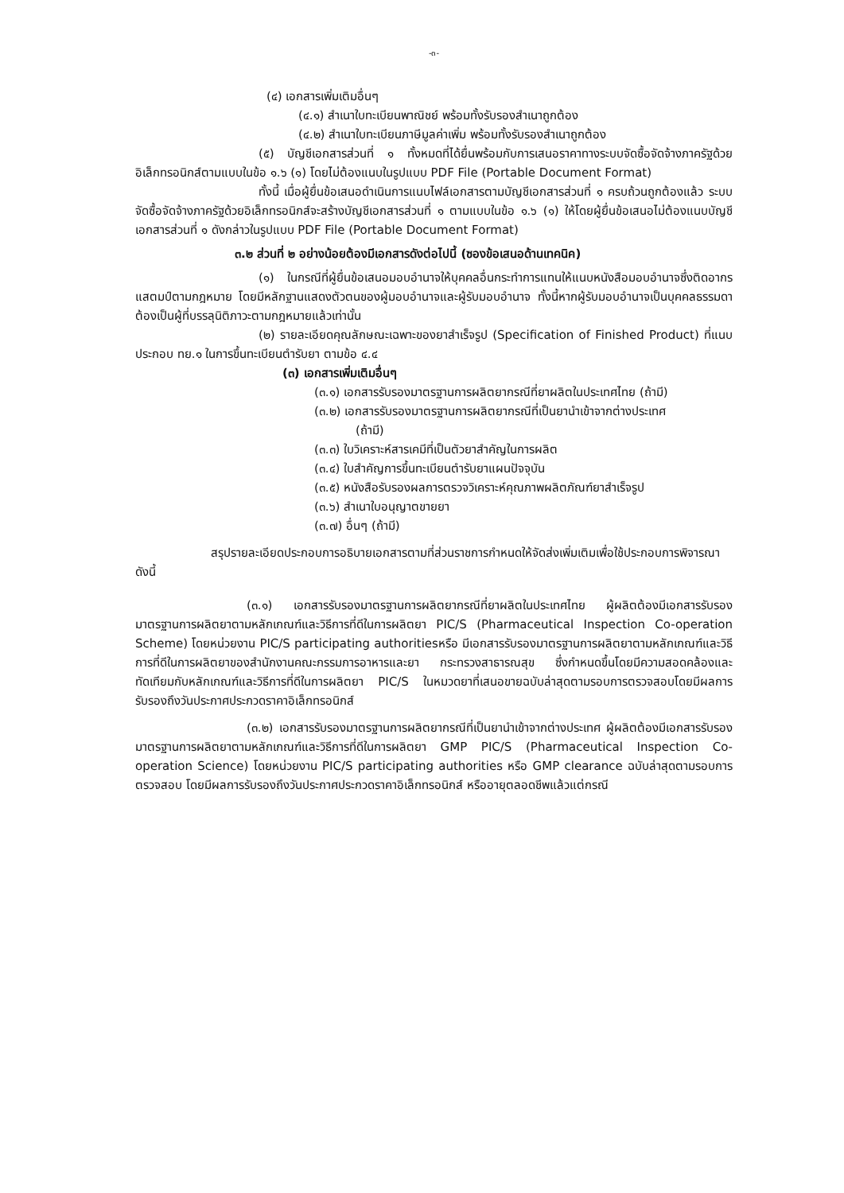-๓-
(๔) เอกสารเพิ่มเติมอื่นๆ
(๔.๑) สำเนาใบทะเบียนพาณิชย์ พร้อมทั้งรับรองสำเนาถูกต้อง
(๔.๒) สำเนาใบทะเบียนภาษีมูลค่าเพิ่ม พร้อมทั้งรับรองสำเนาถูกต้อง
(๕) บัญชีเอกสารส่วนที่ ๑ ทั้งหมดที่ได้ยื่นพร้อมกับการเสนอราคาทางระบบจัดซื้อจัดจ้างภาครัฐด้วยอิเล็กทรอนิกส์ตามแบบในข้อ ๑.๖ (๑) โดยไม่ต้องแนบในรูปแบบ PDF File (Portable Document Format)
ทั้งนี้ เมื่อผู้ยื่นข้อเสนอดำเนินการแนบไฟล์เอกสารตามบัญชีเอกสารส่วนที่ ๑ ครบถ้วนถูกต้องแล้ว ระบบจัดซื้อจัดจ้างภาครัฐด้วยอิเล็กทรอนิกส์จะสร้างบัญชีเอกสารส่วนที่ ๑ ตามแบบในข้อ ๑.๖ (๑) ให้โดยผู้ยื่นข้อเสนอไม่ต้องแนบบัญชีเอกสารส่วนที่ ๑ ดังกล่าวในรูปแบบ PDF File (Portable Document Format)
๓.๒ ส่วนที่ ๒ อย่างน้อยต้องมีเอกสารดังต่อไปนี้ (ซองข้อเสนอด้านเทคนิค)
(๑) ในกรณีที่ผู้ยื่นข้อเสนอมอบอำนาจให้บุคคลอื่นกระทำการแทนให้แนบหนังสือมอบอำนาจซึ่งติดอากรแสตมป์ตามกฎหมาย โดยมีหลักฐานแสดงตัวตนของผู้มอบอำนาจและผู้รับมอบอำนาจ ทั้งนี้หากผู้รับมอบอำนาจเป็นบุคคลธรรมดาต้องเป็นผู้ที่บรรลุนิติภาวะตามกฎหมายแล้วเท่านั้น
(๒) รายละเอียดคุณลักษณะเฉพาะของยาสำเร็จรูป (Specification of Finished Product) ที่แนบประกอบ ทย.๑ ในการขึ้นทะเบียนตำรับยา ตามข้อ ๔.๔
(๓) เอกสารเพิ่มเติมอื่นๆ
(๓.๑) เอกสารรับรองมาตรฐานการผลิตยากรณีที่ยาผลิตในประเทศไทย (ถ้ามี)
(๓.๒) เอกสารรับรองมาตรฐานการผลิตยากรณีที่เป็นยานำเข้าจากต่างประเทศ
(ถ้ามี)
(๓.๓) ใบวิเคราะห์สารเคมีที่เป็นตัวยาสำคัญในการผลิต
(๓.๔) ใบสำคัญการขึ้นทะเบียนตำรับยาแผนปัจจุบัน
(๓.๕) หนังสือรับรองผลการตรวจวิเคราะห์คุณภาพผลิตภัณฑ์ยาสำเร็จรูป
(๓.๖) สำเนาใบอนุญาตขายยา
(๓.๗) อื่นๆ (ถ้ามี)
สรุปรายละเอียดประกอบการอธิบายเอกสารตามที่ส่วนราชการกำหนดให้จัดส่งเพิ่มเติมเพื่อใช้ประกอบการพิจารณา ดังนี้
(๓.๑) เอกสารรับรองมาตรฐานการผลิตยากรณีที่ยาผลิตในประเทศไทย ผู้ผลิตต้องมีเอกสารรับรองมาตรฐานการผลิตยาตามหลักเกณฑ์และวิธีการที่ดีในการผลิตยา PIC/S (Pharmaceutical Inspection Co-operation Scheme) โดยหน่วยงาน PIC/S participating authoritiesหรือ มีเอกสารรับรองมาตรฐานการผลิตยาตามหลักเกณฑ์และวิธีการที่ดีในการผลิตยาของสำนักงานคณะกรรมการอาหารและยา กระทรวงสาธารณสุข ซึ่งกำหนดขึ้นโดยมีความสอดคล้องและทัดเทียมกับหลักเกณฑ์และวิธีการที่ดีในการผลิตยา PIC/S ในหมวดยาที่เสนอขายฉบับล่าสุดตามรอบการตรวจสอบโดยมีผลการรับรองถึงวันประกาศประกวดราคาอิเล็กทรอนิกส์
(๓.๒) เอกสารรับรองมาตรฐานการผลิตยากรณีที่เป็นยานำเข้าจากต่างประเทศ ผู้ผลิตต้องมีเอกสารรับรองมาตรฐานการผลิตยาตามหลักเกณฑ์และวิธีการที่ดีในการผลิตยา GMP PIC/S (Pharmaceutical Inspection Co-operation Science) โดยหน่วยงาน PIC/S participating authorities หรือ GMP clearance ฉบับล่าสุดตามรอบการตรวจสอบ โดยมีผลการรับรองถึงวันประกาศประกวดราคาอิเล็กทรอนิกส์ หรืออายุตลอดชีพแล้วแต่กรณี